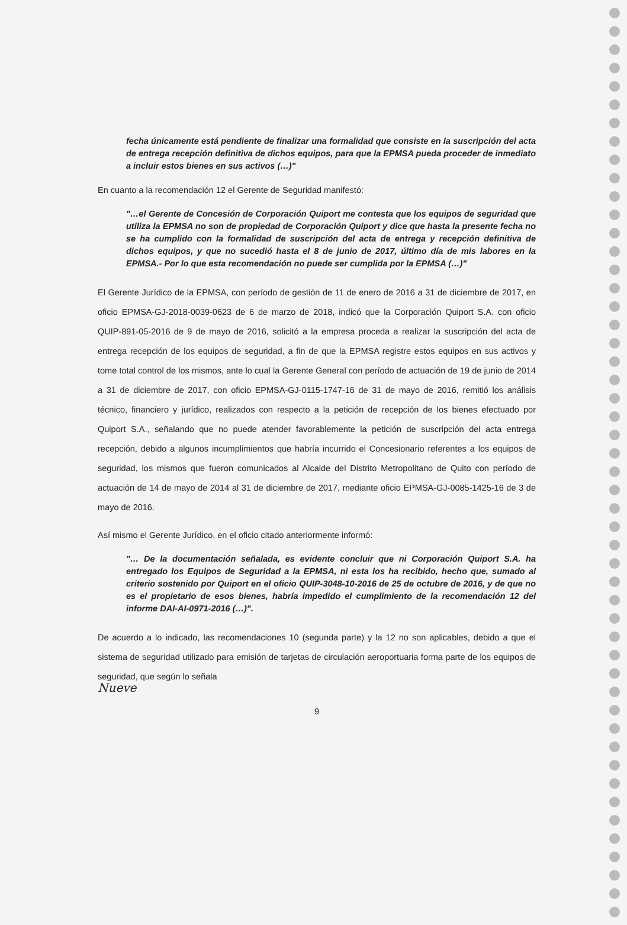fecha únicamente está pendiente de finalizar una formalidad que consiste en la suscripción del acta de entrega recepción definitiva de dichos equipos, para que la EPMSA pueda proceder de inmediato a incluir estos bienes en sus activos (…)"
En cuanto a la recomendación 12 el Gerente de Seguridad manifestó:
"…el Gerente de Concesión de Corporación Quiport me contesta que los equipos de seguridad que utiliza la EPMSA no son de propiedad de Corporación Quiport y dice que hasta la presente fecha no se ha cumplido con la formalidad de suscripción del acta de entrega y recepción definitiva de dichos equipos, y que no sucedió hasta el 8 de junio de 2017, último día de mis labores en la EPMSA.- Por lo que esta recomendación no puede ser cumplida por la EPMSA (…)"
El Gerente Jurídico de la EPMSA, con período de gestión de 11 de enero de 2016 a 31 de diciembre de 2017, en oficio EPMSA-GJ-2018-0039-0623 de 6 de marzo de 2018, indicó que la Corporación Quiport S.A. con oficio QUIP-891-05-2016 de 9 de mayo de 2016, solicitó a la empresa proceda a realizar la suscripción del acta de entrega recepción de los equipos de seguridad, a fin de que la EPMSA registre estos equipos en sus activos y tome total control de los mismos, ante lo cual la Gerente General con período de actuación de 19 de junio de 2014 a 31 de diciembre de 2017, con oficio EPMSA-GJ-0115-1747-16 de 31 de mayo de 2016, remitió los análisis técnico, financiero y jurídico, realizados con respecto a la petición de recepción de los bienes efectuado por Quiport S.A., señalando que no puede atender favorablemente la petición de suscripción del acta entrega recepción, debido a algunos incumplimientos que habría incurrido el Concesionario referentes a los equipos de seguridad, los mismos que fueron comunicados al Alcalde del Distrito Metropolitano de Quito con período de actuación de 14 de mayo de 2014 al 31 de diciembre de 2017, mediante oficio EPMSA-GJ-0085-1425-16 de 3 de mayo de 2016.
Así mismo el Gerente Jurídico, en el oficio citado anteriormente informó:
"… De la documentación señalada, es evidente concluir que ni Corporación Quiport S.A. ha entregado los Equipos de Seguridad a la EPMSA, ni esta los ha recibido, hecho que, sumado al criterio sostenido por Quiport en el oficio QUIP-3048-10-2016 de 25 de octubre de 2016, y de que no es el propietario de esos bienes, habría impedido el cumplimiento de la recomendación 12 del informe DAI-AI-0971-2016 (…)".
De acuerdo a lo indicado, las recomendaciones 10 (segunda parte) y la 12 no son aplicables, debido a que el sistema de seguridad utilizado para emisión de tarjetas de circulación aeroportuaria forma parte de los equipos de seguridad, que según lo señala
Nueve
9